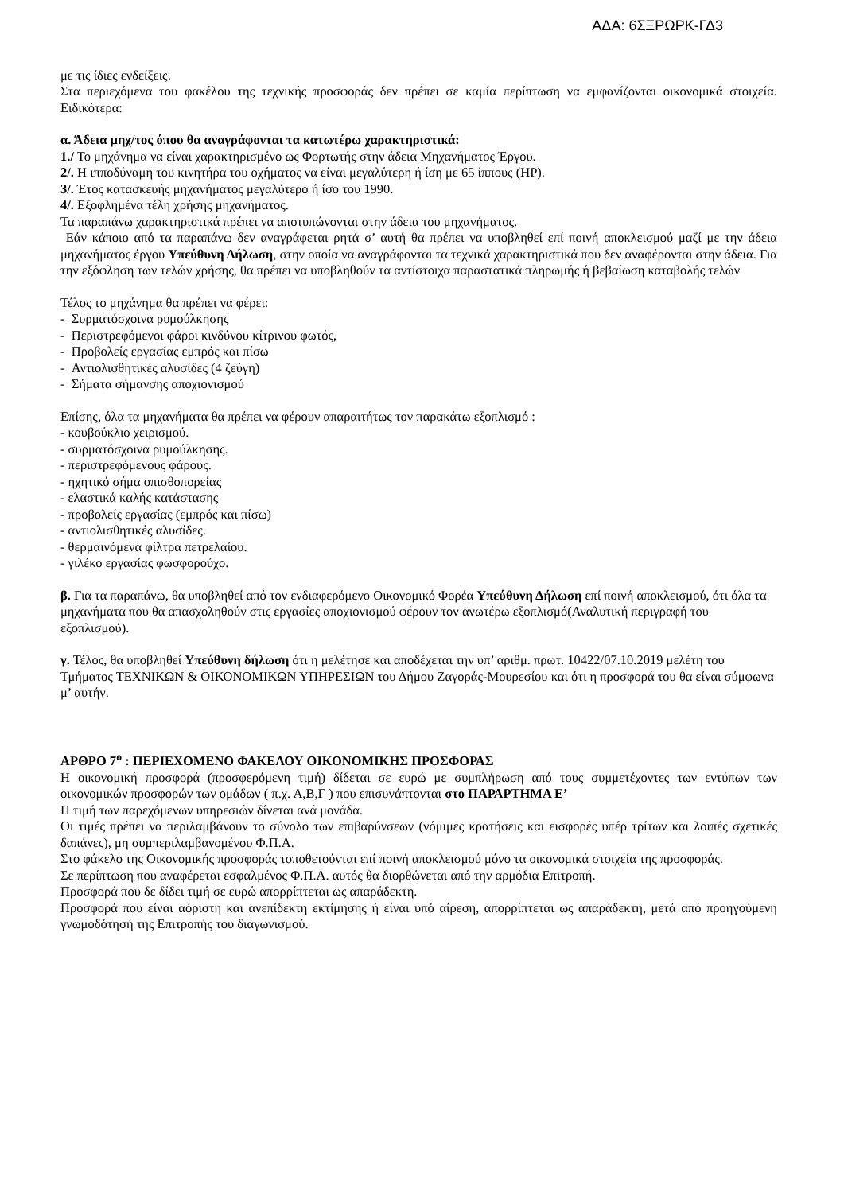ΑΔΑ: 6ΣΞΡΩΡΚ-ΓΔ3
με τις ίδιες ενδείξεις.
Στα περιεχόμενα του φακέλου της τεχνικής προσφοράς δεν πρέπει σε καμία περίπτωση να εμφανίζονται οικονομικά στοιχεία. Ειδικότερα:
α. Άδεια μηχ/τος όπου θα αναγράφονται τα κατωτέρω χαρακτηριστικά:
1./ Το μηχάνημα να είναι χαρακτηρισμένο ως Φορτωτής στην άδεια Μηχανήματος Έργου.
2/. Η ιπποδύναμη του κινητήρα του οχήματος να είναι μεγαλύτερη ή ίση με 65 ίππους (HP).
3/. Έτος κατασκευής μηχανήματος μεγαλύτερο ή ίσο του 1990.
4/. Εξοφλημένα τέλη χρήσης μηχανήματος.
Τα παραπάνω χαρακτηριστικά πρέπει να αποτυπώνονται στην άδεια του μηχανήματος.
Εάν κάποιο από τα παραπάνω δεν αναγράφεται ρητά σ’ αυτή θα πρέπει να υποβληθεί επί ποινή αποκλεισμού μαζί με την άδεια μηχανήματος έργου Υπεύθυνη Δήλωση, στην οποία να αναγράφονται τα τεχνικά χαρακτηριστικά που δεν αναφέρονται στην άδεια. Για την εξόφληση των τελών χρήσης, θα πρέπει να υποβληθούν τα αντίστοιχα παραστατικά πληρωμής ή βεβαίωση καταβολής τελών
Τέλος το μηχάνημα θα πρέπει να φέρει:
- Συρματόσχοινα ρυμούλκησης
- Περιστρεφόμενοι φάροι κινδύνου κίτρινου φωτός,
- Προβολείς εργασίας εμπρός και πίσω
- Αντιολισθητικές αλυσίδες (4 ζεύγη)
- Σήματα σήμανσης αποχιονισμού
Επίσης, όλα τα μηχανήματα θα πρέπει να φέρουν απαραιτήτως τον παρακάτω εξοπλισμό :
- κουβούκλιο χειρισμού.
- συρματόσχοινα ρυμούλκησης.
- περιστρεφόμενους φάρους.
- ηχητικό σήμα οπισθοπορείας
- ελαστικά καλής κατάστασης
- προβολείς εργασίας (εμπρός και πίσω)
- αντιολισθητικές αλυσίδες.
- θερμαινόμενα φίλτρα πετρελαίου.
- γιλέκο εργασίας φωσφορούχο.
β. Για τα παραπάνω, θα υποβληθεί από τον ενδιαφερόμενο Οικονομικό Φορέα Υπεύθυνη Δήλωση επί ποινή αποκλεισμού, ότι όλα τα μηχανήματα που θα απασχοληθούν στις εργασίες αποχιονισμού φέρουν τον ανωτέρω εξοπλισμό(Αναλυτική περιγραφή του εξοπλισμού).
γ. Τέλος, θα υποβληθεί Υπεύθυνη δήλωση ότι η μελέτησε και αποδέχεται την υπ’ αριθμ. πρωτ. 10422/07.10.2019 μελέτη του Τμήματος ΤΕΧΝΙΚΩΝ & ΟΙΚΟΝΟΜΙΚΩΝ ΥΠΗΡΕΣΙΩΝ του Δήμου Ζαγοράς-Μουρεσίου και ότι η προσφορά του θα είναι σύμφωνα μ’ αυτήν.
ΑΡΘΡΟ 7<sup>ο</sup> : ΠΕΡΙΕΧΟΜΕΝΟ ΦΑΚΕΛΟΥ ΟΙΚΟΝΟΜΙΚΗΣ ΠΡΟΣΦΟΡΑΣ
Η οικονομική προσφορά (προσφερόμενη τιμή) δίδεται σε ευρώ με συμπλήρωση από τους συμμετέχοντες των εντύπων των οικονομικών προσφορών των ομάδων ( π.χ. Α,Β,Γ ) που επισυνάπτονται στο ΠΑΡΑΡΤΗΜΑ Ε’
Η τιμή των παρεχόμενων υπηρεσιών δίνεται ανά μονάδα.
Οι τιμές πρέπει να περιλαμβάνουν το σύνολο των επιβαρύνσεων (νόμιμες κρατήσεις και εισφορές υπέρ τρίτων και λοιπές σχετικές δαπάνες), μη συμπεριλαμβανομένου Φ.Π.Α.
Στο φάκελο της Οικονομικής προσφοράς τοποθετούνται επί ποινή αποκλεισμού μόνο τα οικονομικά στοιχεία της προσφοράς.
Σε περίπτωση που αναφέρεται εσφαλμένος Φ.Π.Α. αυτός θα διορθώνεται από την αρμόδια Επιτροπή.
Προσφορά που δε δίδει τιμή σε ευρώ απορρίπτεται ως απαράδεκτη.
Προσφορά που είναι αόριστη και ανεπίδεκτη εκτίμησης ή είναι υπό αίρεση, απορρίπτεται ως απαράδεκτη, μετά από προηγούμενη γνωμοδότησή της Επιτροπής του διαγωνισμού.